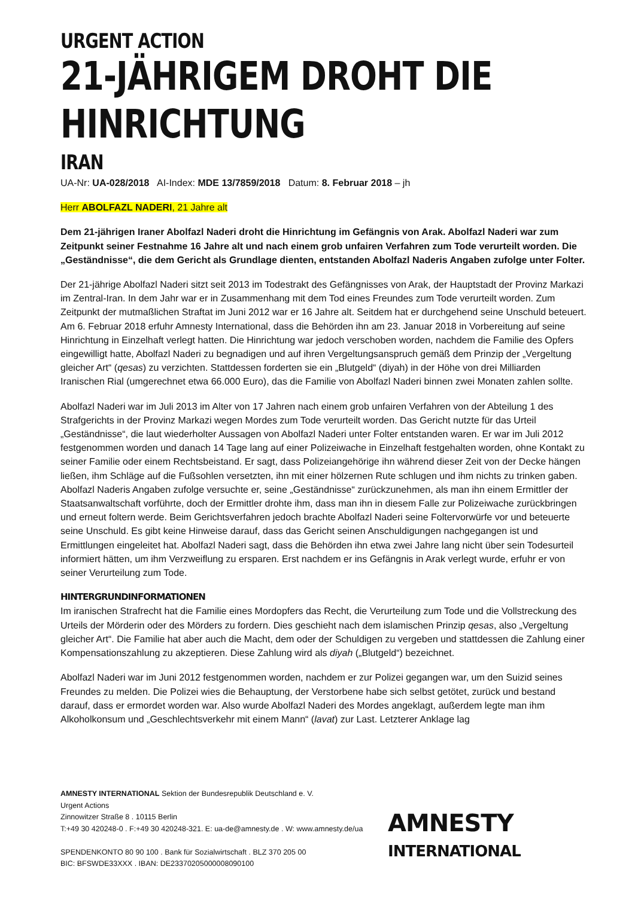URGENT ACTION
21-JÄHRIGEM DROHT DIE
HINRICHTUNG
IRAN
UA-Nr: UA-028/2018 AI-Index: MDE 13/7859/2018 Datum: 8. Februar 2018 – jh
Herr ABOLFAZL NADERI, 21 Jahre alt
Dem 21-jährigen Iraner Abolfazl Naderi droht die Hinrichtung im Gefängnis von Arak. Abolfazl Naderi war zum Zeitpunkt seiner Festnahme 16 Jahre alt und nach einem grob unfairen Verfahren zum Tode verurteilt worden. Die „Geständnisse“, die dem Gericht als Grundlage dienten, entstanden Abolfazl Naderis Angaben zufolge unter Folter.
Der 21-jährige Abolfazl Naderi sitzt seit 2013 im Todestrakt des Gefängnisses von Arak, der Hauptstadt der Provinz Markazi im Zentral-Iran. In dem Jahr war er in Zusammenhang mit dem Tod eines Freundes zum Tode verurteilt worden. Zum Zeitpunkt der mutmaßlichen Straftat im Juni 2012 war er 16 Jahre alt. Seitdem hat er durchgehend seine Unschuld beteuert. Am 6. Februar 2018 erfuhr Amnesty International, dass die Behörden ihn am 23. Januar 2018 in Vorbereitung auf seine Hinrichtung in Einzelhaft verlegt hatten. Die Hinrichtung war jedoch verschoben worden, nachdem die Familie des Opfers eingewilligt hatte, Abolfazl Naderi zu begnadigen und auf ihren Vergeltungsanspruch gemäß dem Prinzip der „Vergeltung gleicher Art“ (qesas) zu verzichten. Stattdessen forderten sie ein „Blutgeld“ (diyah) in der Höhe von drei Milliarden Iranischen Rial (umgerechnet etwa 66.000 Euro), das die Familie von Abolfazl Naderi binnen zwei Monaten zahlen sollte.
Abolfazl Naderi war im Juli 2013 im Alter von 17 Jahren nach einem grob unfairen Verfahren von der Abteilung 1 des Strafgerichts in der Provinz Markazi wegen Mordes zum Tode verurteilt worden. Das Gericht nutzte für das Urteil „Geständnisse“, die laut wiederholter Aussagen von Abolfazl Naderi unter Folter entstanden waren. Er war im Juli 2012 festgenommen worden und danach 14 Tage lang auf einer Polizeiwache in Einzelhaft festgehalten worden, ohne Kontakt zu seiner Familie oder einem Rechtsbeistand. Er sagt, dass Polizeiangehörige ihn während dieser Zeit von der Decke hängen ließen, ihm Schläge auf die Fußsohlen versetzten, ihn mit einer hölzernen Rute schlugen und ihm nichts zu trinken gaben. Abolfazl Naderis Angaben zufolge versuchte er, seine „Geständnisse“ zurückzunehmen, als man ihn einem Ermittler der Staatsanwaltschaft vorführte, doch der Ermittler drohte ihm, dass man ihn in diesem Falle zur Polizeiwache zurückbringen und erneut foltern werde. Beim Gerichtsverfahren jedoch brachte Abolfazl Naderi seine Foltervorwürfe vor und beteuerte seine Unschuld. Es gibt keine Hinweise darauf, dass das Gericht seinen Anschuldigungen nachgegangen ist und Ermittlungen eingeleitet hat. Abolfazl Naderi sagt, dass die Behörden ihn etwa zwei Jahre lang nicht über sein Todesurteil informiert hätten, um ihm Verzweiflung zu ersparen. Erst nachdem er ins Gefängnis in Arak verlegt wurde, erfuhr er von seiner Verurteilung zum Tode.
HINTERGRUNDINFORMATIONEN
Im iranischen Strafrecht hat die Familie eines Mordopfers das Recht, die Verurteilung zum Tode und die Vollstreckung des Urteils der Mörderin oder des Mörders zu fordern. Dies geschieht nach dem islamischen Prinzip qesas, also „Vergeltung gleicher Art“. Die Familie hat aber auch die Macht, dem oder der Schuldigen zu vergeben und stattdessen die Zahlung einer Kompensationszahlung zu akzeptieren. Diese Zahlung wird als diyah („Blutgeld“) bezeichnet.
Abolfazl Naderi war im Juni 2012 festgenommen worden, nachdem er zur Polizei gegangen war, um den Suizid seines Freundes zu melden. Die Polizei wies die Behauptung, der Verstorbene habe sich selbst getötet, zurück und bestand darauf, dass er ermordet worden war. Also wurde Abolfazl Naderi des Mordes angeklagt, außerdem legte man ihm Alkoholkonsum und „Geschlechtsverkehr mit einem Mann“ (lavat) zur Last. Letzterer Anklage lag
AMNESTY INTERNATIONAL Sektion der Bundesrepublik Deutschland e. V.
Urgent Actions
Zinnowitzer Straße 8 . 10115 Berlin
T:+49 30 420248-0 . F:+49 30 420248-321. E: ua-de@amnesty.de . W: www.amnesty.de/ua
SPENDENKONTO 80 90 100 . Bank für Sozialwirtschaft . BLZ 370 205 00
BIC: BFSWDE33XXX . IBAN: DE23370205000008090100
AMNESTY
INTERNATIONAL